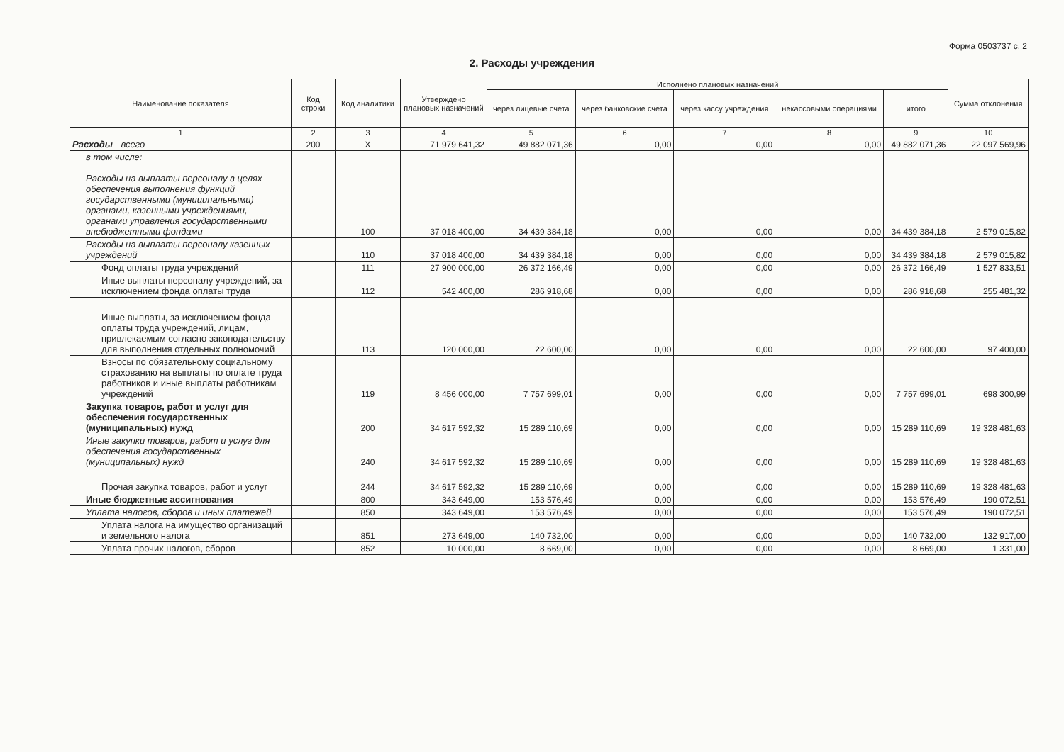Форма 0503737 с. 2
2. Расходы учреждения
| Наименование показателя | Код строки | Код аналитики | Утверждено плановых назначений | Исполнено плановых назначений | | | | | Сумма отклонения |
| --- | --- | --- | --- | --- | --- | --- | --- | --- | --- |
| | | | | через лицевые счета | через банковские счета | через кассу учреждения | некассовыми операциями | итого | |
| 1 | 2 | 3 | 4 | 5 | 6 | 7 | 8 | 9 | 10 |
| Расходы - всего | 200 | X | 71 979 641,32 | 49 882 071,36 | 0,00 | 0,00 | 0,00 | 49 882 071,36 | 22 097 569,96 |
| в том числе: Расходы на выплаты персоналу в целях обеспечения выполнения функций государственными (муниципальными) органами, казенными учреждениями, органами управления государственными внебюджетными фондами | | 100 | 37 018 400,00 | 34 439 384,18 | 0,00 | 0,00 | 0,00 | 34 439 384,18 | 2 579 015,82 |
| Расходы на выплаты персоналу казенных учреждений | | 110 | 37 018 400,00 | 34 439 384,18 | 0,00 | 0,00 | 0,00 | 34 439 384,18 | 2 579 015,82 |
| Фонд оплаты труда учреждений | | 111 | 27 900 000,00 | 26 372 166,49 | 0,00 | 0,00 | 0,00 | 26 372 166,49 | 1 527 833,51 |
| Иные выплаты персоналу учреждений, за исключением фонда оплаты труда | | 112 | 542 400,00 | 286 918,68 | 0,00 | 0,00 | 0,00 | 286 918,68 | 255 481,32 |
| Иные выплаты, за исключением фонда оплаты труда учреждений, лицам, привлекаемым согласно законодательству для выполнения отдельных полномочий | | 113 | 120 000,00 | 22 600,00 | 0,00 | 0,00 | 0,00 | 22 600,00 | 97 400,00 |
| Взносы по обязательному социальному страхованию на выплаты по оплате труда работников и иные выплаты работникам учреждений | | 119 | 8 456 000,00 | 7 757 699,01 | 0,00 | 0,00 | 0,00 | 7 757 699,01 | 698 300,99 |
| Закупка товаров, работ и услуг для обеспечения государственных (муниципальных) нужд | | 200 | 34 617 592,32 | 15 289 110,69 | 0,00 | 0,00 | 0,00 | 15 289 110,69 | 19 328 481,63 |
| Иные закупки товаров, работ и услуг для обеспечения государственных (муниципальных) нужд | | 240 | 34 617 592,32 | 15 289 110,69 | 0,00 | 0,00 | 0,00 | 15 289 110,69 | 19 328 481,63 |
| Прочая закупка товаров, работ и услуг | | 244 | 34 617 592,32 | 15 289 110,69 | 0,00 | 0,00 | 0,00 | 15 289 110,69 | 19 328 481,63 |
| Иные бюджетные ассигнования | | 800 | 343 649,00 | 153 576,49 | 0,00 | 0,00 | 0,00 | 153 576,49 | 190 072,51 |
| Уплата налогов, сборов и иных платежей | | 850 | 343 649,00 | 153 576,49 | 0,00 | 0,00 | 0,00 | 153 576,49 | 190 072,51 |
| Уплата налога на имущество организаций и земельного налога | | 851 | 273 649,00 | 140 732,00 | 0,00 | 0,00 | 0,00 | 140 732,00 | 132 917,00 |
| Уплата прочих налогов, сборов | | 852 | 10 000,00 | 8 669,00 | 0,00 | 0,00 | 0,00 | 8 669,00 | 1 331,00 |